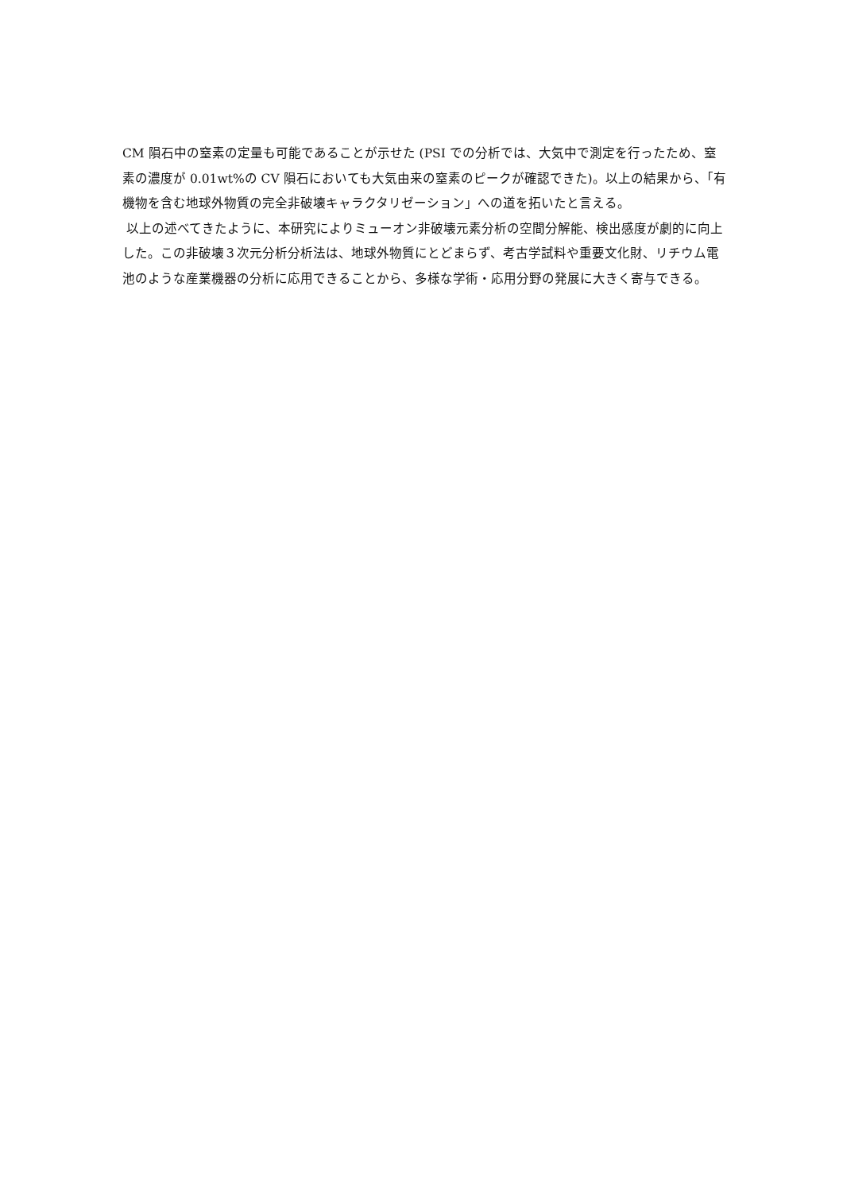CM 隕石中の窒素の定量も可能であることが示せた (PSI での分析では、大気中で測定を行ったため、窒素の濃度が 0.01wt%の CV 隕石においても大気由来の窒素のピークが確認できた)。以上の結果から、「有機物を含む地球外物質の完全非破壊キャラクタリゼーション」への道を拓いたと言える。
以上の述べてきたように、本研究によりミューオン非破壊元素分析の空間分解能、検出感度が劇的に向上した。この非破壊３次元分析分析法は、地球外物質にとどまらず、考古学試料や重要文化財、リチウム電池のような産業機器の分析に応用できることから、多様な学術・応用分野の発展に大きく寄与できる。